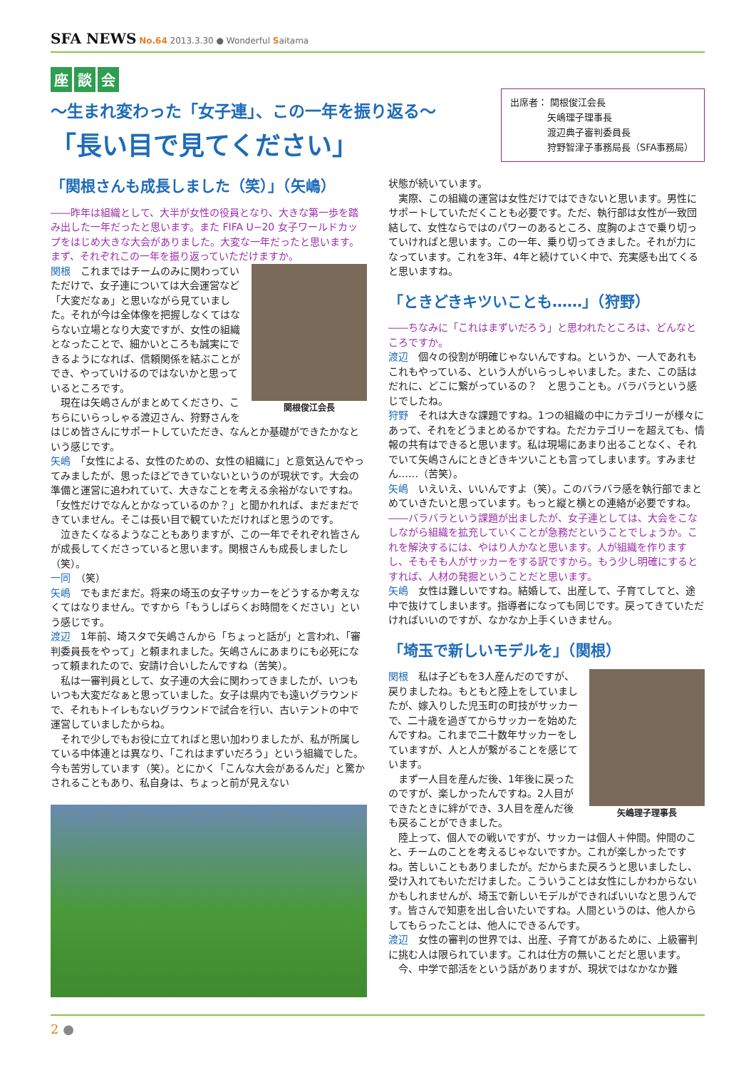SFA NEWS No.64 2013.3.30 ● Wonderful Saitama
座談 会
〜生まれ変わった「女子連」、この一年を振り返る〜
「長い目で見てください」
出席者： 関根俊江会長
　　　　矢嶋理子理事長
　　　　渡辺典子審判委員長
　　　　狩野智津子事務局長（SFA事務局）
「関根さんも成長しました（笑）」（矢嶋）
――昨年は組織として、大半が女性の役員となり、大きな第一歩を踏み出した一年だったと思います。また FIFA U−20 女子ワールドカップをはじめ大きな大会がありました。大変な一年だったと思います。まず、それぞれこの一年を振り返っていただけますか。
関根俊江会長
関根　これまではチームのみに関わっていただけで、女子連については大会運営など「大変だなぁ」と思いながら見ていました。それが今は全体像を把握しなくてはならない立場となり大変ですが、女性の組織となったことで、細かいところも誠実にできるようになれば、信頼関係を結ぶことができ、やっていけるのではないかと思っているところです。
　現在は矢嶋さんがまとめてくださり、こちらにいらっしゃる渡辺さん、狩野さんをはじめ皆さんにサポートしていただき、なんとか基礎ができたかなという感じです。
矢嶋　「女性による、女性のための、女性の組織に」と意気込んでやってみましたが、思ったほどできていないというのが現状です。大会の準備と運営に追われていて、大きなことを考える余裕がないですね。「女性だけでなんとかなっているのか？」と聞かれれば、まだまだできていません。そこは長い目で観ていただければと思うのです。
　泣きたくなるようなこともありますが、この一年でそれぞれ皆さんが成長してくださっていると思います。関根さんも成長しましたし（笑）。
一同　（笑）
矢嶋　でもまだまだ。将来の埼玉の女子サッカーをどうするか考えなくてはなりません。ですから「もうしばらくお時間をください」という感じです。
渡辺　1年前、埼スタで矢嶋さんから「ちょっと話が」と言われ、「審判委員長をやって」と頼まれました。矢嶋さんにあまりにも必死になって頼まれたので、安請け合いしたんですね（苦笑）。
　私は一審判員として、女子連の大会に関わってきましたが、いつもいつも大変だなぁと思っていました。女子は県内でも遠いグラウンドで、それもトイレもないグラウンドで試合を行い、古いテントの中で運営していましたからね。
　それで少しでもお役に立てればと思い加わりましたが、私が所属している中体連とは異なり、「これはまずいだろう」という組織でした。今も苦労しています（笑）。とにかく「こんな大会があるんだ」と驚かされることもあり、私自身は、ちょっと前が見えない
状態が続いています。
　実際、この組織の運営は女性だけではできないと思います。男性にサポートしていただくことも必要です。ただ、執行部は女性が一致団結して、女性ならではのパワーのあるところ、度胸のよさで乗り切っていければと思います。この一年、乗り切ってきました。それが力になっています。これを3年、4年と続けていく中で、充実感も出てくると思いますね。
「ときどきキツいことも……」（狩野）
――ちなみに「これはまずいだろう」と思われたところは、どんなところですか。
渡辺　個々の役割が明確じゃないんですね。というか、一人であれもこれもやっている、という人がいらっしゃいました。また、この話はだれに、どこに繋がっているの？　と思うことも。バラバラという感じでしたね。
狩野　それは大きな課題ですね。1つの組織の中にカテゴリーが様々にあって、それをどうまとめるかですね。ただカテゴリーを超えても、情報の共有はできると思います。私は現場にあまり出ることなく、それでいて矢嶋さんにときどきキツいことも言ってしまいます。すみません……（苦笑）。
矢嶋　いえいえ、いいんですよ（笑）。このバラバラ感を執行部でまとめていきたいと思っています。もっと縦と横との連絡が必要ですね。
――バラバラという課題が出ましたが、女子連としては、大会をこなしながら組織を拡充していくことが急務だということでしょうか。これを解決するには、やはり人かなと思います。人が組織を作りますし、そもそも人がサッカーをする訳ですから。もう少し明確にするとすれば、人材の発掘ということだと思います。
矢嶋　女性は難しいですね。結婚して、出産して、子育てしてと、途中で抜けてしまいます。指導者になっても同じです。戻ってきていただければいいのですが、なかなか上手くいきません。
「埼玉で新しいモデルを」（関根）
矢嶋理子理事長
関根　私は子どもを3人産んだのですが、戻りましたね。もともと陸上をしていましたが、嫁入りした児玉町の町技がサッカーで、二十歳を過ぎてからサッカーを始めたんですね。これまで二十数年サッカーをしていますが、人と人が繋がることを感じています。
　まず一人目を産んだ後、1年後に戻ったのですが、楽しかったんですね。2人目ができたときに絆ができ、3人目を産んだ後も戻ることができました。
　陸上って、個人での戦いですが、サッカーは個人＋仲間。仲間のこと、チームのことを考えるじゃないですか。これが楽しかったですね。苦しいこともありましたが。だからまた戻ろうと思いましたし、受け入れてもいただけました。こういうことは女性にしかわからないかもしれませんが、埼玉で新しいモデルができればいいなと思うんです。皆さんで知恵を出し合いたいですね。人間というのは、他人からしてもらったことは、他人にできるんです。
渡辺　女性の審判の世界では、出産、子育てがあるために、上級審判に挑む人は限られています。これは仕方の無いことだと思います。
　今、中学で部活をという話がありますが、現状ではなかなか難
2 ●